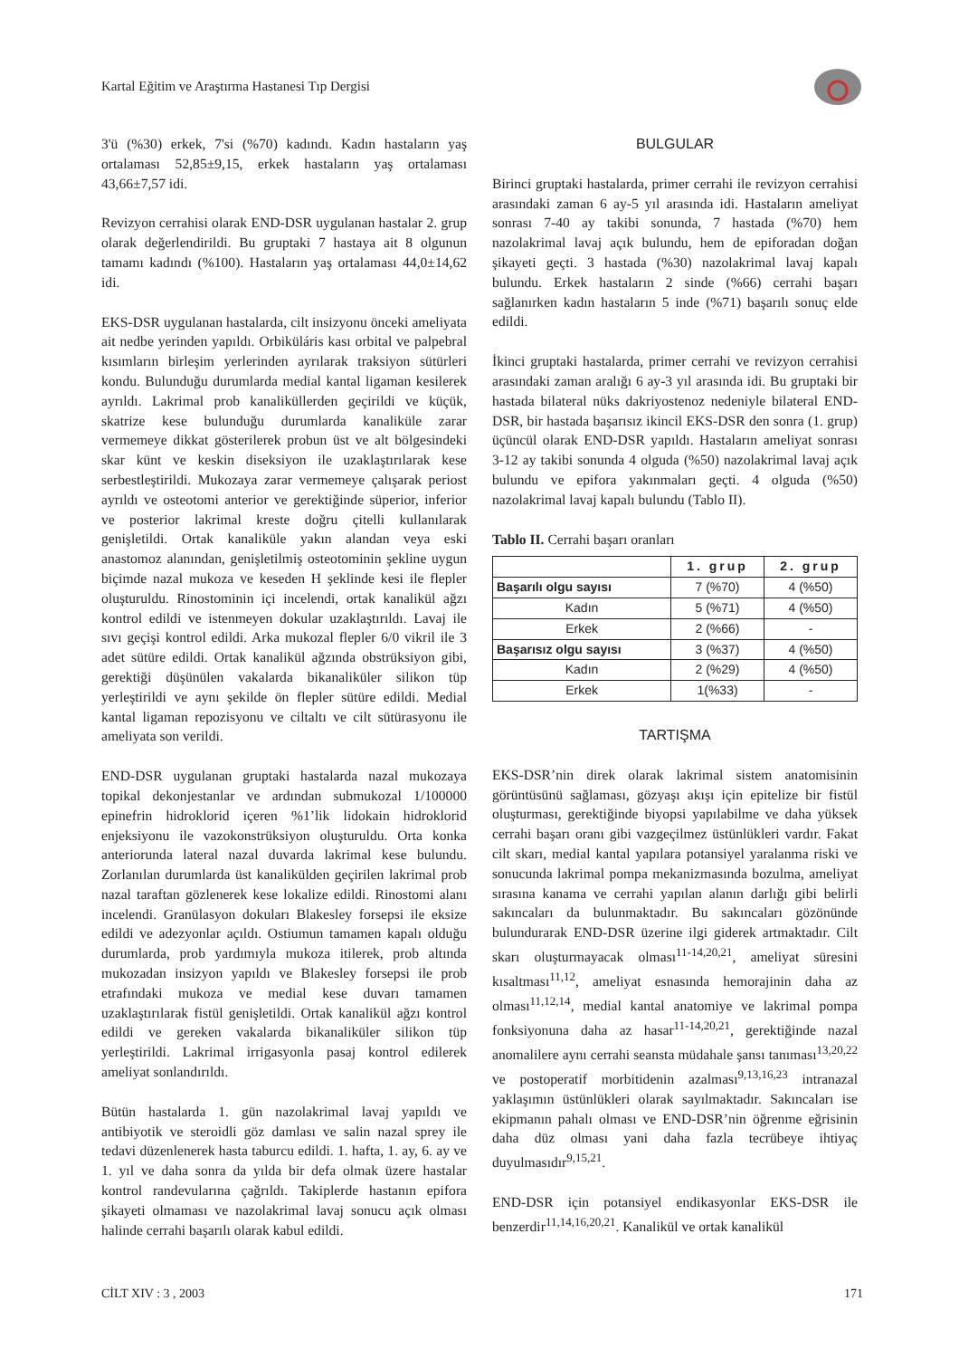Kartal Eğitim ve Araştırma Hastanesi Tıp Dergisi
3'ü (%30) erkek, 7'si (%70) kadındı. Kadın hastaların yaş ortalaması 52,85±9,15, erkek hastaların yaş ortalaması 43,66±7,57 idi.
Revizyon cerrahisi olarak END-DSR uygulanan hastalar 2. grup olarak değerlendirildi. Bu gruptaki 7 hastaya ait 8 olgunun tamamı kadındı (%100). Hastaların yaş ortalaması 44,0±14,62 idi.
EKS-DSR uygulanan hastalarda, cilt insizyonu önceki ameliyata ait nedbe yerinden yapıldı. Orbiküláris kası orbital ve palpebral kısımların birleşim yerlerinden ayrılarak traksiyon sütürleri kondu. Bulunduğu durumlarda medial kantal ligaman kesilerek ayrıldı. Lakrimal prob kanaliküllerden geçirildi ve küçük, skatrize kese bulunduğu durumlarda kanaliküle zarar vermemeye dikkat gösterilerek probun üst ve alt bölgesindeki skar künt ve keskin diseksiyon ile uzaklaştırılarak kese serbestleştirildi. Mukozaya zarar vermemeye çalışarak periost ayrıldı ve osteotomi anterior ve gerektiğinde süperior, inferior ve posterior lakrimal kreste doğru çitelli kullanılarak genişletildi. Ortak kanaliküle yakın alandan veya eski anastomoz alanından, genişletilmiş osteotominin şekline uygun biçimde nazal mukoza ve keseden H şeklinde kesi ile flepler oluşturuldu. Rinostominin içi incelendi, ortak kanalikül ağzı kontrol edildi ve istenmeyen dokular uzaklaştırıldı. Lavaj ile sıvı geçişi kontrol edildi. Arka mukozal flepler 6/0 vikril ile 3 adet sütüre edildi. Ortak kanalikül ağzında obstrüksiyon gibi, gerektiği düşünülen vakalarda bikanaliküler silikon tüp yerleştirildi ve aynı şekilde ön flepler sütüre edildi. Medial kantal ligaman repozisyonu ve ciltaltı ve cilt sütürasyonu ile ameliyata son verildi.
END-DSR uygulanan gruptaki hastalarda nazal mukozaya topikal dekonjestanlar ve ardından submukozal 1/100000 epinefrin hidroklorid içeren %1’lik lidokain hidroklorid enjeksiyonu ile vazokonstrüksiyon oluşturuldu. Orta konka anteriorunda lateral nazal duvarda lakrimal kese bulundu. Zorlanılan durumlarda üst kanalikülden geçirilen lakrimal prob nazal taraftan gözlenerek kese lokalize edildi. Rinostomi alanı incelendi. Granülasyon dokuları Blakesley forsepsi ile eksize edildi ve adezyonlar açıldı. Ostiumun tamamen kapalı olduğu durumlarda, prob yardımıyla mukoza itilerek, prob altında mukozadan insizyon yapıldı ve Blakesley forsepsi ile prob etrafındaki mukoza ve medial kese duvarı tamamen uzaklaştırılarak fistül genişletildi. Ortak kanalikül ağzı kontrol edildi ve gereken vakalarda bikanaliküler silikon tüp yerleştirildi. Lakrimal irrigasyonla pasaj kontrol edilerek ameliyat sonlandırıldı.
Bütün hastalarda 1. gün nazolakrimal lavaj yapıldı ve antibiyotik ve steroidli göz damlası ve salin nazal sprey ile tedavi düzenlenerek hasta taburcu edildi. 1. hafta, 1. ay, 6. ay ve 1. yıl ve daha sonra da yılda bir defa olmak üzere hastalar kontrol randevularına çağrıldı. Takiplerde hastanın epifora şikayeti olmaması ve nazolakrimal lavaj sonucu açık olması halinde cerrahi başarılı olarak kabul edildi.
BULGULAR
Birinci gruptaki hastalarda, primer cerrahi ile revizyon cerrahisi arasındaki zaman 6 ay-5 yıl arasında idi. Hastaların ameliyat sonrası 7-40 ay takibi sonunda, 7 hastada (%70) hem nazolakrimal lavaj açık bulundu, hem de epiforadan doğan şikayeti geçti. 3 hastada (%30) nazolakrimal lavaj kapalı bulundu. Erkek hastaların 2 sinde (%66) cerrahi başarı sağlanırken kadın hastaların 5 inde (%71) başarılı sonuç elde edildi.
İkinci gruptaki hastalarda, primer cerrahi ve revizyon cerrahisi arasındaki zaman aralığı 6 ay-3 yıl arasında idi. Bu gruptaki bir hastada bilateral nüks dakriyostenoz nedeniyle bilateral END-DSR, bir hastada başarısız ikincil EKS-DSR den sonra (1. grup) üçüncül olarak END-DSR yapıldı. Hastaların ameliyat sonrası 3-12 ay takibi sonunda 4 olguda (%50) nazolakrimal lavaj açık bulundu ve epifora yakınmaları geçti. 4 olguda (%50) nazolakrimal lavaj kapalı bulundu (Tablo II).
Tablo II. Cerrahi başarı oranları
| | 1. grup | 2. grup |
| --- | --- | --- |
| Başarılı olgu sayısı | 7 (%70) | 4 (%50) |
| Kadın | 5 (%71) | 4 (%50) |
| Erkek | 2 (%66) | - |
| Başarısız olgu sayısı | 3 (%37) | 4 (%50) |
| Kadın | 2 (%29) | 4 (%50) |
| Erkek | 1(%33) | - |
TARTIŞMA
EKS-DSR’nin direk olarak lakrimal sistem anatomisinin görüntüsünü sağlaması, gözyaşı akışı için epitelize bir fistül oluşturması, gerektiğinde biyopsi yapılabilme ve daha yüksek cerrahi başarı oranı gibi vazgeçilmez üstünlükleri vardır. Fakat cilt skarı, medial kantal yapılara potansiyel yaralanma riski ve sonucunda lakrimal pompa mekanizmasında bozulma, ameliyat sırasına kanama ve cerrahi yapılan alanın darlığı gibi belirli sakıncaları da bulunmaktadır. Bu sakıncaları gözönünde bulundurarak END-DSR üzerine ilgi giderek artmaktadır. Cilt skarı oluşturmayacak olması<sup>11-14,20,21</sup>, ameliyat süresini kısaltması<sup>11,12</sup>, ameliyat esnasında hemorajinin daha az olması<sup>11,12,14</sup>, medial kantal anatomiye ve lakrimal pompa fonksiyonuna daha az hasar<sup>11-14,20,21</sup>, gerektiğinde nazal anomalilere aynı cerrahi seansta müdahale şansı tanıması<sup>13,20,22</sup> ve postoperatif morbitidenin azalması<sup>9,13,16,23</sup> intranazal yaklaşımın üstünlükleri olarak sayılmaktadır. Sakıncaları ise ekipmanın pahalı olması ve END-DSR’nin öğrenme eğrisinin daha düz olması yani daha fazla tecrübeye ihtiyaç duyulmasıdır<sup>9,15,21</sup>.
END-DSR için potansiyel endikasyonlar EKS-DSR ile benzerdir<sup>11,14,16,20,21</sup>. Kanalikül ve ortak kanalikül
CİLT XIV : 3 , 2003 171